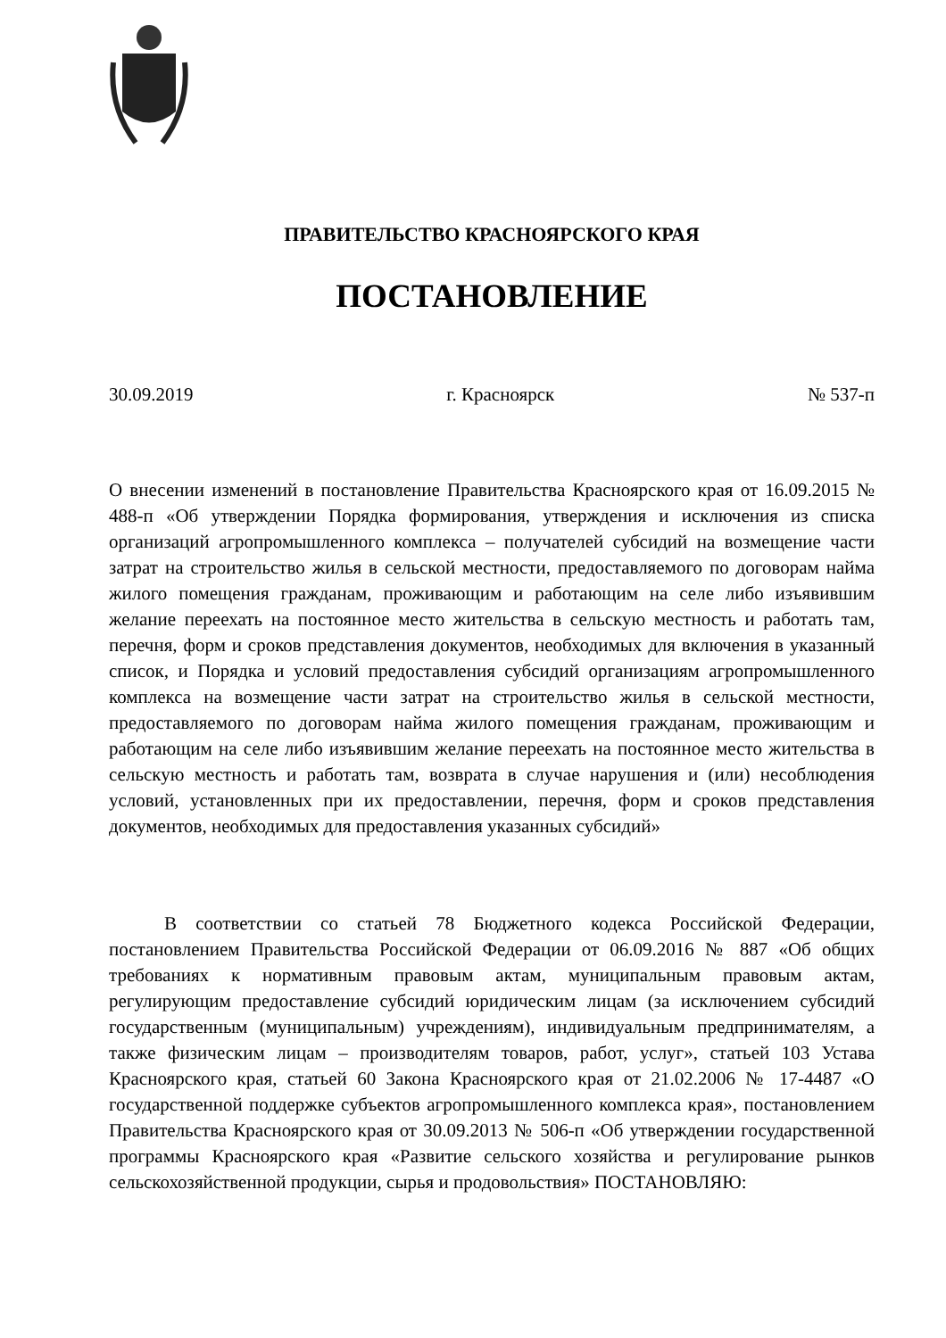ПРАВИТЕЛЬСТВО КРАСНОЯРСКОГО КРАЯ
ПОСТАНОВЛЕНИЕ
30.09.2019 г. Красноярск № 537-п
О внесении изменений в постановление Правительства Красноярского края от 16.09.2015 № 488-п «Об утверждении Порядка формирования, утверждения и исключения из списка организаций агропромышленного комплекса – получателей субсидий на возмещение части затрат на строительство жилья в сельской местности, предоставляемого по договорам найма жилого помещения гражданам, проживающим и работающим на селе либо изъявившим желание переехать на постоянное место жительства в сельскую местность и работать там, перечня, форм и сроков представления документов, необходимых для включения в указанный список, и Порядка и условий предоставления субсидий организациям агропромышленного комплекса на возмещение части затрат на строительство жилья в сельской местности, предоставляемого по договорам найма жилого помещения гражданам, проживающим и работающим на селе либо изъявившим желание переехать на постоянное место жительства в сельскую местность и работать там, возврата в случае нарушения и (или) несоблюдения условий, установленных при их предоставлении, перечня, форм и сроков представления документов, необходимых для предоставления указанных субсидий»
В соответствии со статьей 78 Бюджетного кодекса Российской Федерации, постановлением Правительства Российской Федерации от 06.09.2016 № 887 «Об общих требованиях к нормативным правовым актам, муниципальным правовым актам, регулирующим предоставление субсидий юридическим лицам (за исключением субсидий государственным (муниципальным) учреждениям), индивидуальным предпринимателям, а также физическим лицам – производителям товаров, работ, услуг», статьей 103 Устава Красноярского края, статьей 60 Закона Красноярского края от 21.02.2006 № 17-4487 «О государственной поддержке субъектов агропромышленного комплекса края», постановлением Правительства Красноярского края от 30.09.2013 № 506-п «Об утверждении государственной программы Красноярского края «Развитие сельского хозяйства и регулирование рынков сельскохозяйственной продукции, сырья и продовольствия» ПОСТАНОВЛЯЮ: